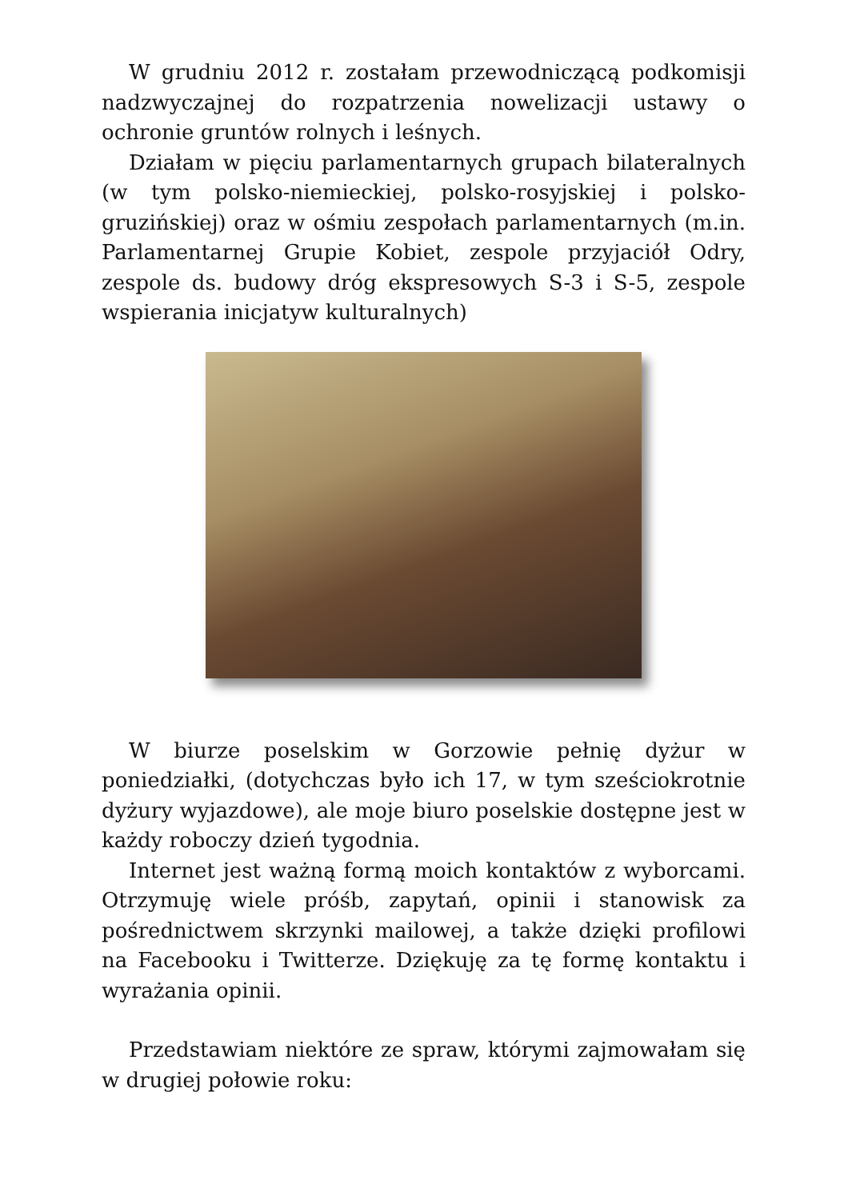W grudniu 2012 r. zostałam przewodniczącą podkomisji nadzwyczajnej do rozpatrzenia nowelizacji ustawy o ochronie gruntów rolnych i leśnych.
Działam w pięciu parlamentarnych grupach bilateralnych (w tym polsko-niemieckiej, polsko-rosyjskiej i polsko-gruzińskiej) oraz w ośmiu zespołach parlamentarnych (m.in. Parlamentarnej Grupie Kobiet, zespole przyjaciół Odry, zespole ds. budowy dróg ekspresowych S-3 i S-5, zespole wspierania inicjatyw kulturalnych)
W biurze poselskim w Gorzowie pełnię dyżur w poniedziałki, (dotychczas było ich 17, w tym sześciokrotnie dyżury wyjazdowe), ale moje biuro poselskie dostępne jest w każdy roboczy dzień tygodnia.
Internet jest ważną formą moich kontaktów z wyborcami. Otrzymuję wiele próśb, zapytań, opinii i stanowisk za pośrednictwem skrzynki mailowej, a także dzięki profilowi na Facebooku i Twitterze. Dziękuję za tę formę kontaktu i wyrażania opinii.
Przedstawiam niektóre ze spraw, którymi zajmowałam się w drugiej połowie roku: